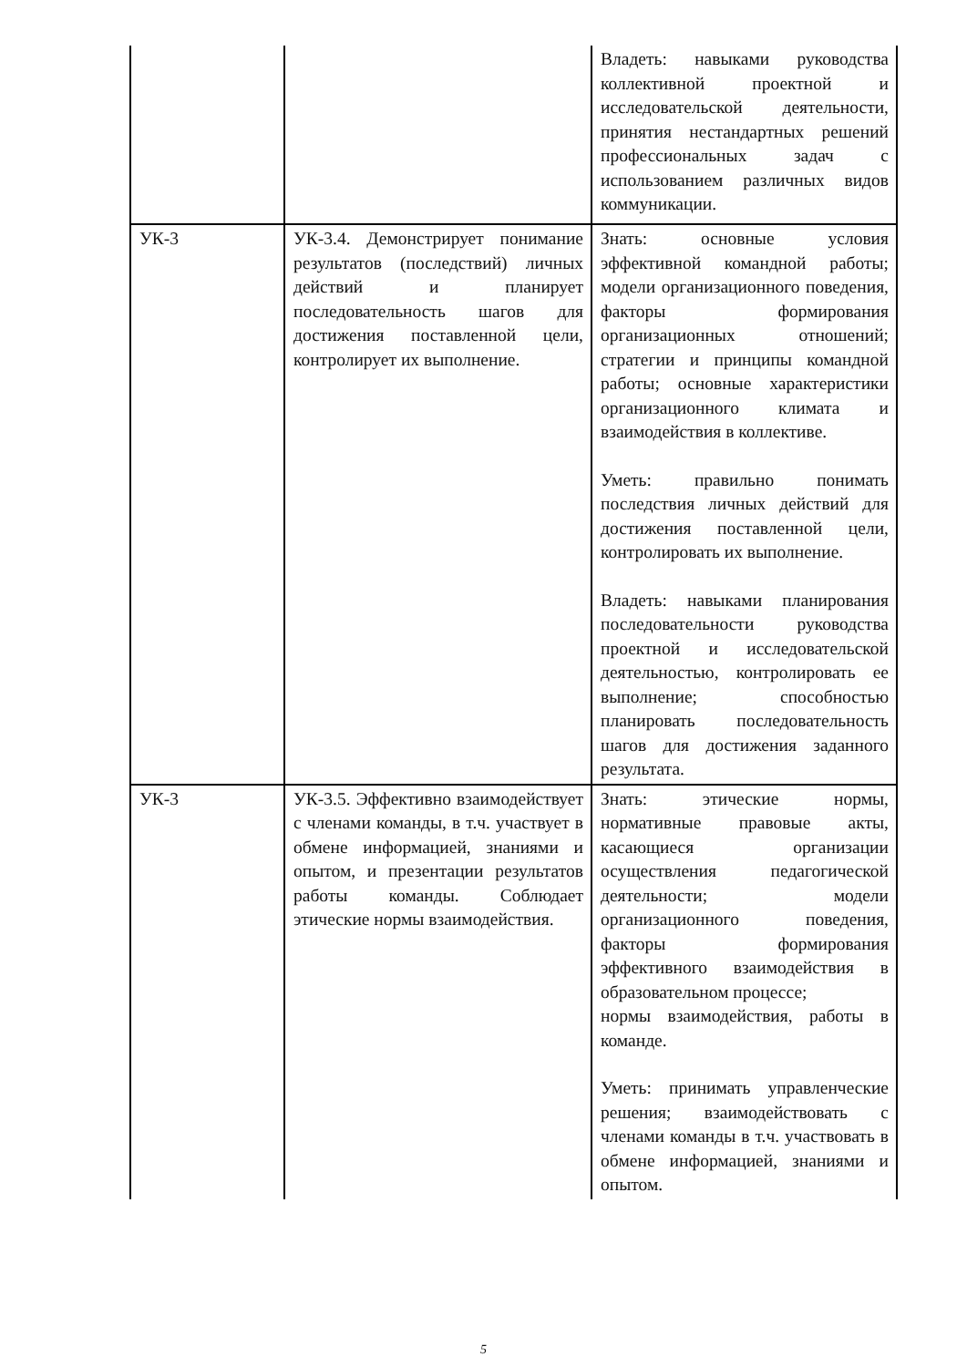| | | Владеть: навыками руководства коллективной проектной и исследовательской деятельности, принятия нестандартных решений профессиональных задач с использованием различных видов коммуникации. |
| УК-3 | УК-3.4. Демонстрирует понимание результатов (последствий) личных действий и планирует последовательность шагов для достижения поставленной цели, контролирует их выполнение. | Знать: основные условия эффективной командной работы; модели организационного поведения, факторы формирования организационных отношений; стратегии и принципы командной работы; основные характеристики организационного климата и взаимодействия в коллективе. Уметь: правильно понимать последствия личных действий для достижения поставленной цели, контролировать их выполнение. Владеть: навыками планирования последовательности руководства проектной и исследовательской деятельностью, контролировать ее выполнение; способностью планировать последовательность шагов для достижения заданного результата. |
| УК-3 | УК-3.5. Эффективно взаимодействует с членами команды, в т.ч. участвует в обмене информацией, знаниями и опытом, и презентации результатов работы команды. Соблюдает этические нормы взаимодействия. | Знать: этические нормы, нормативные правовые акты, касающиеся организации осуществления педагогической деятельности; модели организационного поведения, факторы формирования эффективного взаимодействия в образовательном процессе; нормы взаимодействия, работы в команде. Уметь: принимать управленческие решения; взаимодействовать с членами команды в т.ч. участвовать в обмене информацией, знаниями и опытом. |
5